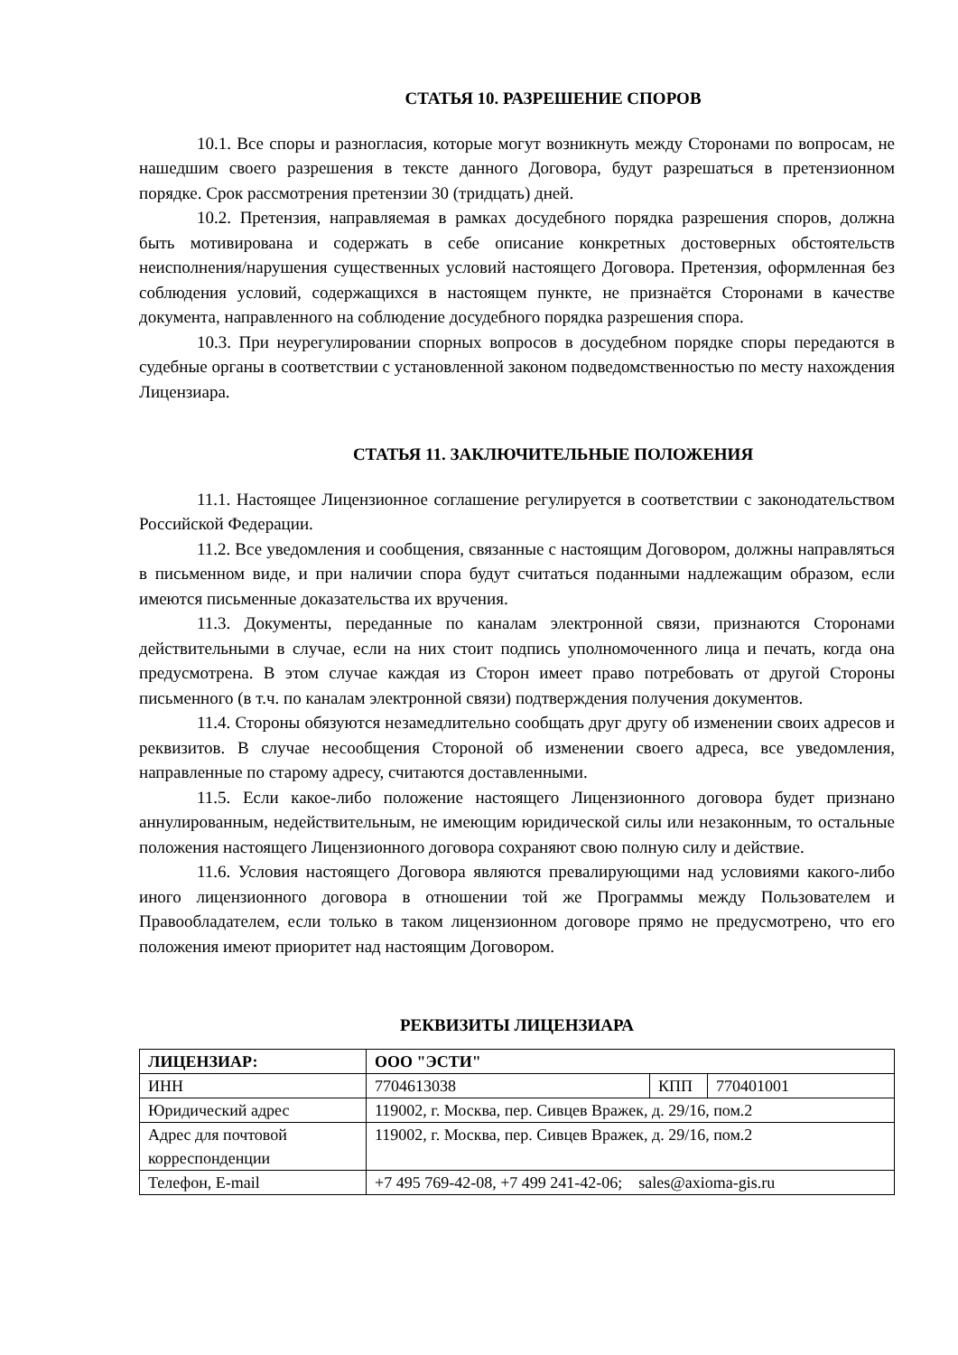СТАТЬЯ 10. РАЗРЕШЕНИЕ СПОРОВ
10.1. Все споры и разногласия, которые могут возникнуть между Сторонами по вопросам, не нашедшим своего разрешения в тексте данного Договора, будут разрешаться в претензионном порядке. Срок рассмотрения претензии 30 (тридцать) дней.
10.2. Претензия, направляемая в рамках досудебного порядка разрешения споров, должна быть мотивирована и содержать в себе описание конкретных достоверных обстоятельств неисполнения/нарушения существенных условий настоящего Договора. Претензия, оформленная без соблюдения условий, содержащихся в настоящем пункте, не признаётся Сторонами в качестве документа, направленного на соблюдение досудебного порядка разрешения спора.
10.3. При неурегулировании спорных вопросов в досудебном порядке споры передаются в судебные органы в соответствии с установленной законом подведомственностью по месту нахождения Лицензиара.
СТАТЬЯ 11. ЗАКЛЮЧИТЕЛЬНЫЕ ПОЛОЖЕНИЯ
11.1. Настоящее Лицензионное соглашение регулируется в соответствии с законодательством Российской Федерации.
11.2. Все уведомления и сообщения, связанные с настоящим Договором, должны направляться в письменном виде, и при наличии спора будут считаться поданными надлежащим образом, если имеются письменные доказательства их вручения.
11.3. Документы, переданные по каналам электронной связи, признаются Сторонами действительными в случае, если на них стоит подпись уполномоченного лица и печать, когда она предусмотрена. В этом случае каждая из Сторон имеет право потребовать от другой Стороны письменного (в т.ч. по каналам электронной связи) подтверждения получения документов.
11.4. Стороны обязуются незамедлительно сообщать друг другу об изменении своих адресов и реквизитов. В случае несообщения Стороной об изменении своего адреса, все уведомления, направленные по старому адресу, считаются доставленными.
11.5. Если какое-либо положение настоящего Лицензионного договора будет признано аннулированным, недействительным, не имеющим юридической силы или незаконным, то остальные положения настоящего Лицензионного договора сохраняют свою полную силу и действие.
11.6. Условия настоящего Договора являются превалирующими над условиями какого-либо иного лицензионного договора в отношении той же Программы между Пользователем и Правообладателем, если только в таком лицензионном договоре прямо не предусмотрено, что его положения имеют приоритет над настоящим Договором.
РЕКВИЗИТЫ ЛИЦЕНЗИАРА
| ЛИЦЕНЗИАР: | ООО "ЭСТИ" | | |
| ИНН | 7704613038 | КПП | 770401001 |
| Юридический адрес | 119002, г. Москва, пер. Сивцев Вражек, д. 29/16, пом.2 | | |
| Адрес для почтовой корреспонденции | 119002, г. Москва, пер. Сивцев Вражек, д. 29/16, пом.2 | | |
| Телефон, E-mail | +7 495 769-42-08, +7 499 241-42-06; sales@axioma-gis.ru | | |